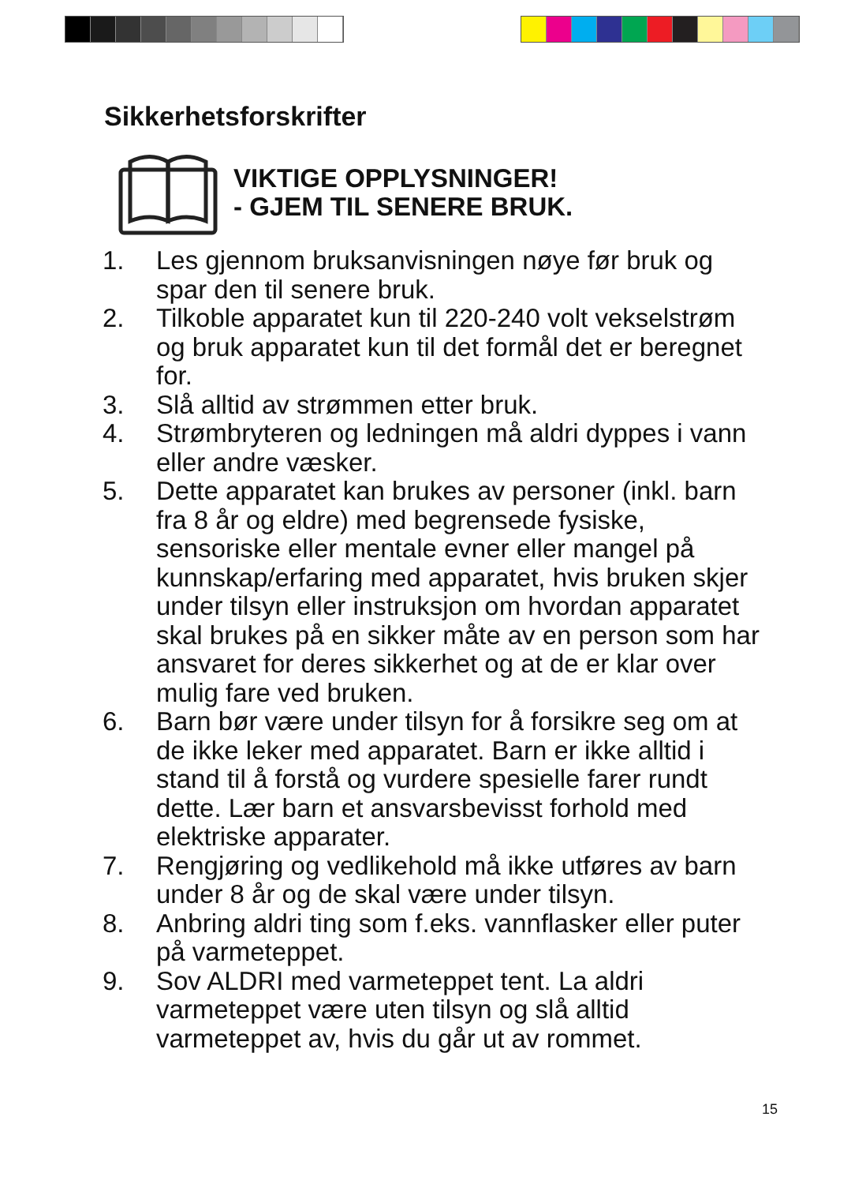Sikkerhetsforskrifter
VIKTIGE OPPLYSNINGER!
- GJEM TIL SENERE BRUK.
1. Les gjennom bruksanvisningen nøye før bruk og spar den til senere bruk.
2. Tilkoble apparatet kun til 220-240 volt vekselstrøm og bruk apparatet kun til det formål det er beregnet for.
3. Slå alltid av strømmen etter bruk.
4. Strømbryteren og ledningen må aldri dyppes i vann eller andre væsker.
5. Dette apparatet kan brukes av personer (inkl. barn fra 8 år og eldre) med begrensede fysiske, sensoriske eller mentale evner eller mangel på kunnskap/erfaring med apparatet, hvis bruken skjer under tilsyn eller instruksjon om hvordan apparatet skal brukes på en sikker måte av en person som har ansvaret for deres sikkerhet og at de er klar over mulig fare ved bruken.
6. Barn bør være under tilsyn for å forsikre seg om at de ikke leker med apparatet. Barn er ikke alltid i stand til å forstå og vurdere spesielle farer rundt dette. Lær barn et ansvarsbevisst forhold med elektriske apparater.
7. Rengjøring og vedlikehold må ikke utføres av barn under 8 år og de skal være under tilsyn.
8. Anbring aldri ting som f.eks. vannflasker eller puter på varmeteppet.
9. Sov ALDRI med varmeteppet tent. La aldri varmeteppet være uten tilsyn og slå alltid varmeteppet av, hvis du går ut av rommet.
15